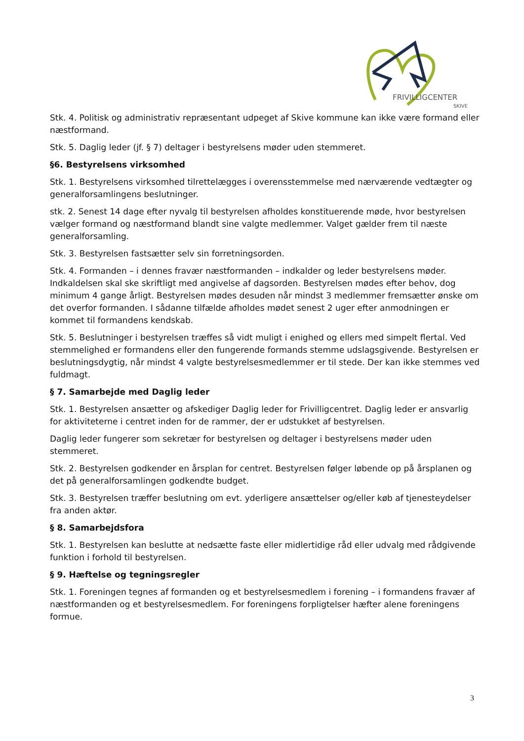FRIVILLIGCENTER
SKIVE
Stk. 4. Politisk og administrativ repræsentant udpeget af Skive kommune kan ikke være formand eller næstformand.
Stk. 5. Daglig leder (jf. § 7) deltager i bestyrelsens møder uden stemmeret.
§6. Bestyrelsens virksomhed
Stk. 1. Bestyrelsens virksomhed tilrettelægges i overensstemmelse med nærværende vedtægter og generalforsamlingens beslutninger.
stk. 2. Senest 14 dage efter nyvalg til bestyrelsen afholdes konstituerende møde, hvor bestyrelsen vælger formand og næstformand blandt sine valgte medlemmer. Valget gælder frem til næste generalforsamling.
Stk. 3. Bestyrelsen fastsætter selv sin forretningsorden.
Stk. 4. Formanden – i dennes fravær næstformanden – indkalder og leder bestyrelsens møder. Indkaldelsen skal ske skriftligt med angivelse af dagsorden. Bestyrelsen mødes efter behov, dog minimum 4 gange årligt. Bestyrelsen mødes desuden når mindst 3 medlemmer fremsætter ønske om det overfor formanden. I sådanne tilfælde afholdes mødet senest 2 uger efter anmodningen er kommet til formandens kendskab.
Stk. 5. Beslutninger i bestyrelsen træffes så vidt muligt i enighed og ellers med simpelt flertal. Ved stemmelighed er formandens eller den fungerende formands stemme udslagsgivende. Bestyrelsen er beslutningsdygtig, når mindst 4 valgte bestyrelsesmedlemmer er til stede. Der kan ikke stemmes ved fuldmagt.
§ 7. Samarbejde med Daglig leder
Stk. 1. Bestyrelsen ansætter og afskediger Daglig leder for Frivilligcentret. Daglig leder er ansvarlig for aktiviteterne i centret inden for de rammer, der er udstukket af bestyrelsen.
Daglig leder fungerer som sekretær for bestyrelsen og deltager i bestyrelsens møder uden stemmeret.
Stk. 2. Bestyrelsen godkender en årsplan for centret. Bestyrelsen følger løbende op på årsplanen og det på generalforsamlingen godkendte budget.
Stk. 3. Bestyrelsen træffer beslutning om evt. yderligere ansættelser og/eller køb af tjenesteydelser fra anden aktør.
§ 8. Samarbejdsfora
Stk. 1. Bestyrelsen kan beslutte at nedsætte faste eller midlertidige råd eller udvalg med rådgivende funktion i forhold til bestyrelsen.
§ 9. Hæftelse og tegningsregler
Stk. 1. Foreningen tegnes af formanden og et bestyrelsesmedlem i forening – i formandens fravær af næstformanden og et bestyrelsesmedlem. For foreningens forpligtelser hæfter alene foreningens formue.
3